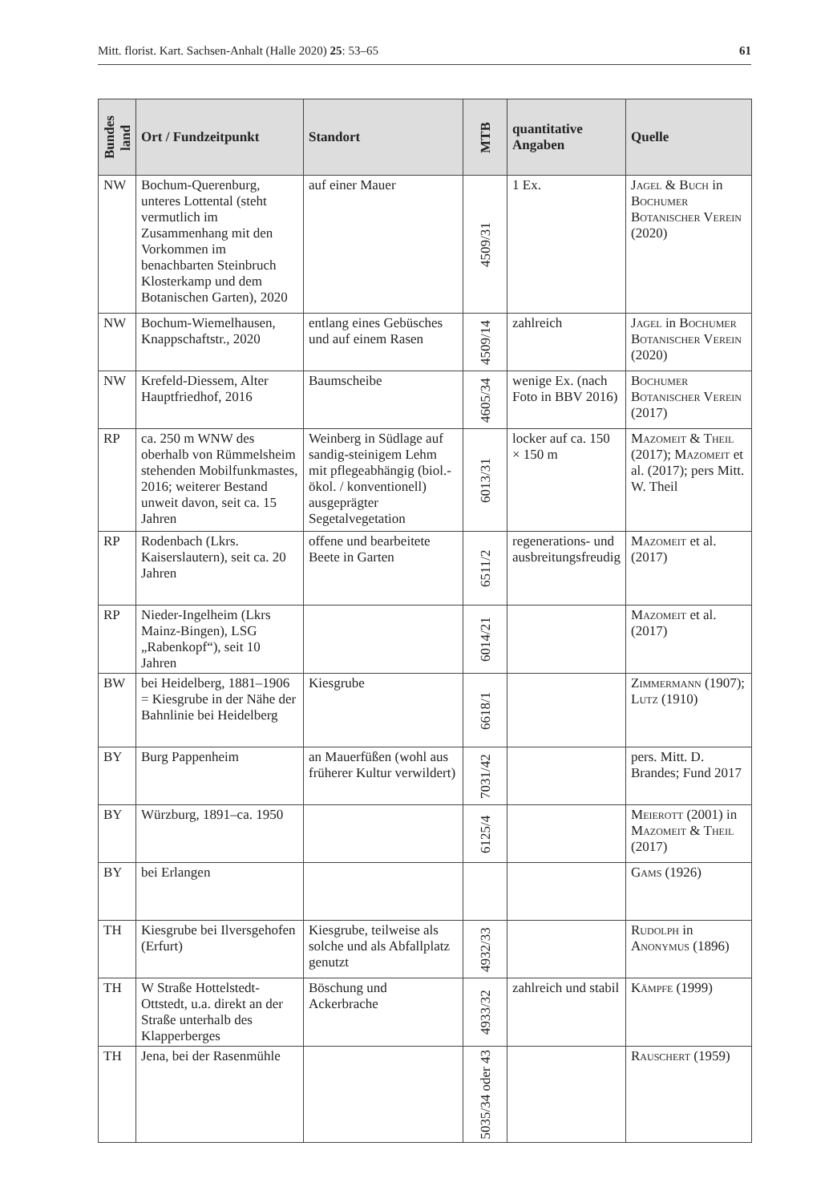Mitt. florist. Kart. Sachsen-Anhalt (Halle 2020) 25: 53–65 61
| Bundes land | Ort / Fundzeitpunkt | Standort | MTB | quantitative Angaben | Quelle |
| --- | --- | --- | --- | --- | --- |
| NW | Bochum-Querenburg, unteres Lottental (steht vermutlich im Zusammenhang mit den Vorkommen im benachbarten Steinbruch Klosterkamp und dem Botanischen Garten), 2020 | auf einer Mauer | 4509/31 | 1 Ex. | Jagel & Buch in Bochumer Botanischer Verein (2020) |
| NW | Bochum-Wiemelhausen, Knappschaftstr., 2020 | entlang eines Gebüsches und auf einem Rasen | 4509/14 | zahlreich | Jagel in Bochumer Botanischer Verein (2020) |
| NW | Krefeld-Diessem, Alter Hauptfriedhof, 2016 | Baumscheibe | 4605/34 | wenige Ex. (nach Foto in BBV 2016) | Bochumer Botanischer Verein (2017) |
| RP | ca. 250 m WNW des oberhalb von Rümmelsheim stehenden Mobilfunkmastes, 2016; weiterer Bestand unweit davon, seit ca. 15 Jahren | Weinberg in Südlage auf sandig-steinigem Lehm mit pflegeabhängig (biol.-ökol. / konventionell) ausgeprägter Segetalvegetation | 6013/31 | locker auf ca. 150 × 150 m | Mazomeit & Theil (2017); Mazomeit et al. (2017); pers Mitt. W. Theil |
| RP | Rodenbach (Lkrs. Kaiserslautern), seit ca. 20 Jahren | offene und bearbeitete Beete in Garten | 6511/2 | regenerations- und ausbreitungsfreudig | Mazomeit et al. (2017) |
| RP | Nieder-Ingelheim (Lkrs Mainz-Bingen), LSG „Rabenkopf“), seit 10 Jahren | | 6014/21 | | Mazomeit et al. (2017) |
| BW | bei Heidelberg, 1881–1906 = Kiesgrube in der Nähe der Bahnlinie bei Heidelberg | Kiesgrube | 6618/1 | | Zimmermann (1907); Lutz (1910) |
| BY | Burg Pappenheim | an Mauerfüßen (wohl aus früherer Kultur verwildert) | 7031/42 | | pers. Mitt. D. Brandes; Fund 2017 |
| BY | Würzburg, 1891–ca. 1950 | | 6125/4 | | Meierott (2001) in Mazomeit & Theil (2017) |
| BY | bei Erlangen | | | | Gams (1926) |
| TH | Kiesgrube bei Ilversgehofen (Erfurt) | Kiesgrube, teilweise als solche und als Abfallplatz genutzt | 4932/33 | | Rudolph in Anonymus (1896) |
| TH | W Straße Hottelstedt-Ottstedt, u.a. direkt an der Straße unterhalb des Klapperberges | Böschung und Ackerbrache | 4933/32 | zahlreich und stabil | Kämpfe (1999) |
| TH | Jena, bei der Rasenmühle | | 5035/34 oder 43 | | Rauschert (1959) |